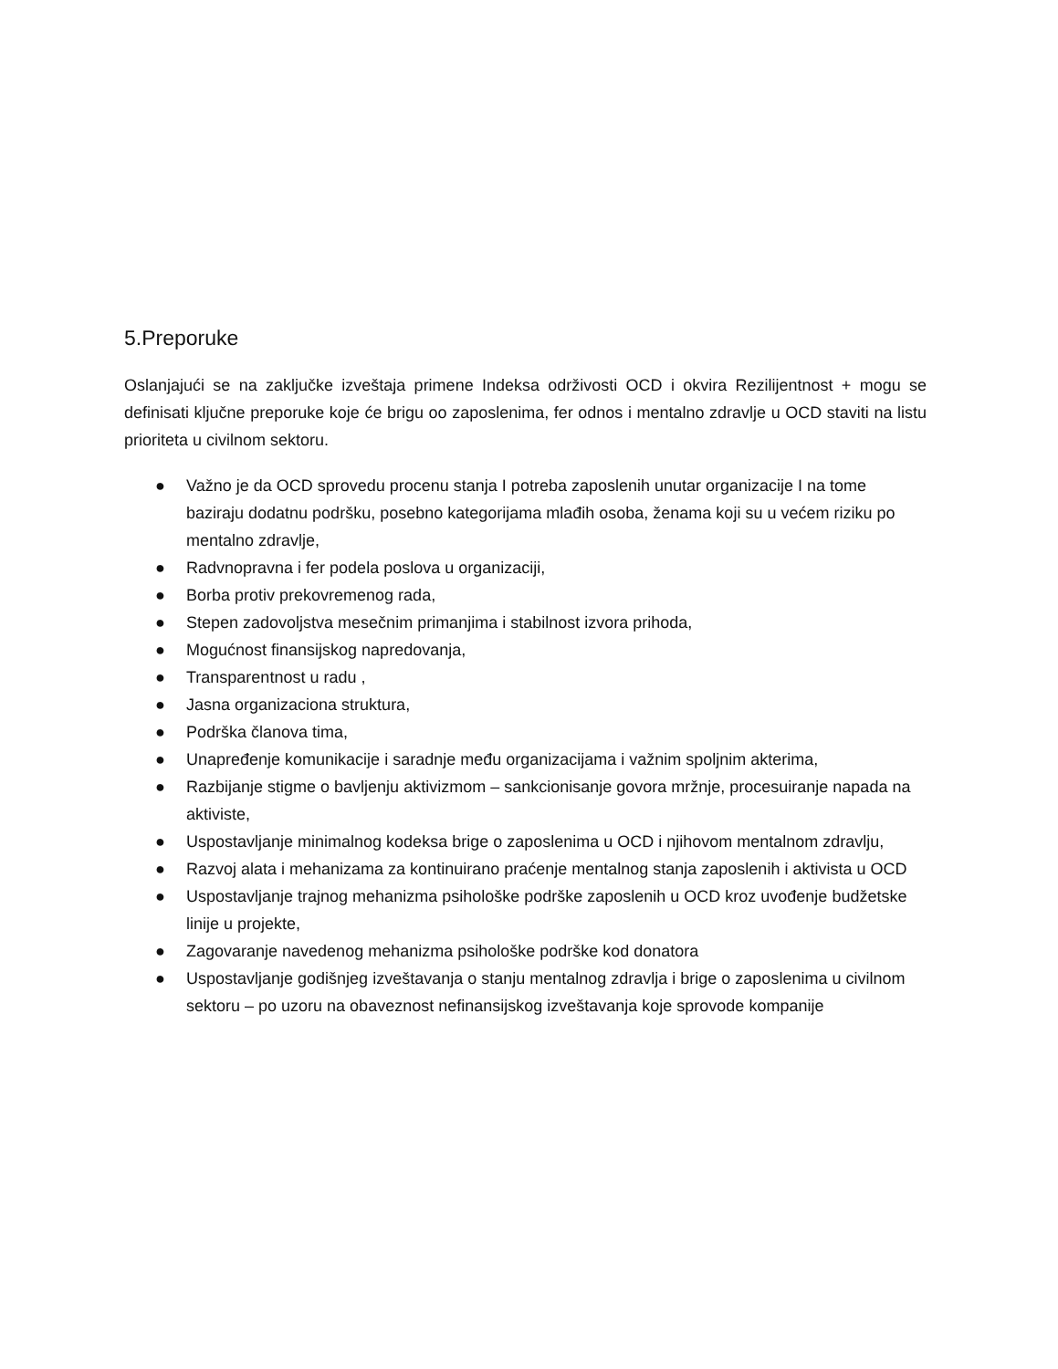5.Preporuke
Oslanjajući se na zaključke izveštaja primene Indeksa održivosti OCD i okvira Rezilijentnost + mogu se definisati ključne preporuke koje će brigu oo zaposlenima, fer odnos i mentalno zdravlje u OCD staviti na listu prioriteta u civilnom sektoru.
● Važno je da OCD sprovedu procenu stanja I potreba zaposlenih unutar organizacije I na tome baziraju dodatnu podršku, posebno kategorijama mlađih osoba, ženama koji su u većem riziku po mentalno zdravlje,
● Radvnopravna i fer podela poslova u organizaciji,
● Borba protiv prekovremenog rada,
● Stepen zadovoljstva mesečnim primanjima i stabilnost izvora prihoda,
● Mogućnost finansijskog napredovanja,
● Transparentnost u radu ,
● Jasna organizaciona struktura,
● Podrška članova tima,
● Unapređenje komunikacije i saradnje među organizacijama i važnim spoljnim akterima,
● Razbijanje stigme o bavljenju aktivizmom – sankcionisanje govora mržnje, procesuiranje napada na aktiviste,
● Uspostavljanje minimalnog kodeksa brige o zaposlenima u OCD i njihovom mentalnom zdravlju,
● Razvoj alata i mehanizama za kontinuirano praćenje mentalnog stanja zaposlenih i aktivista u OCD
● Uspostavljanje trajnog mehanizma psihološke podrške zaposlenih u OCD kroz uvođenje budžetske linije u projekte,
● Zagovaranje navedenog mehanizma psihološke podrške kod donatora
● Uspostavljanje godišnjeg izveštavanja o stanju mentalnog zdravlja i brige o zaposlenima u civilnom sektoru – po uzoru na obaveznost nefinansijskog izveštavanja koje sprovode kompanije